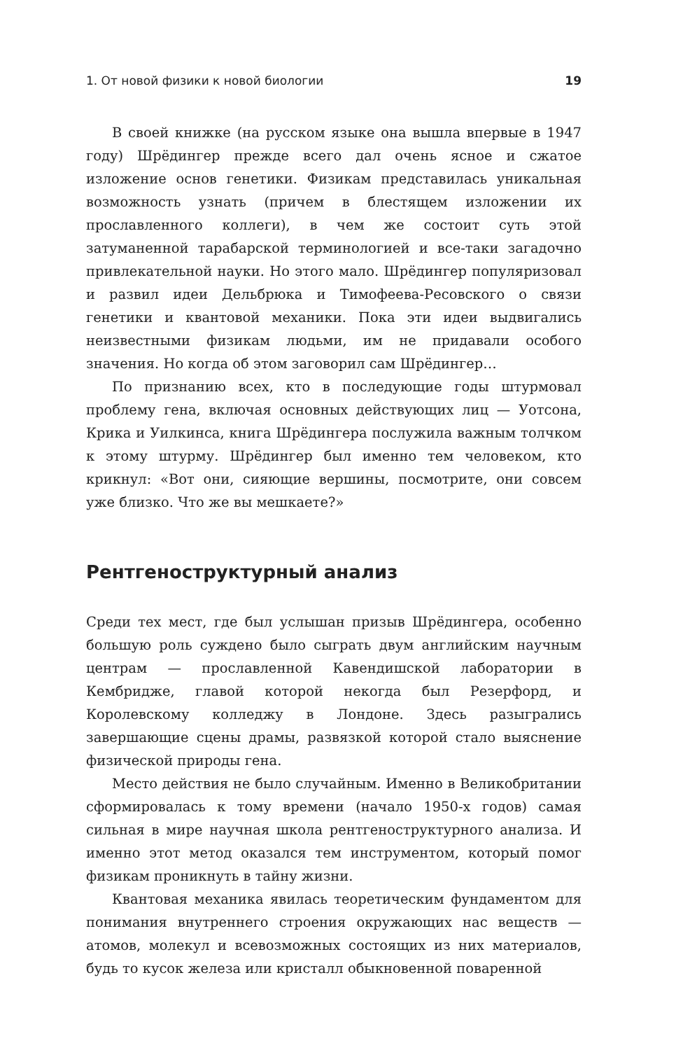1. От новой физики к новой биологии 19
В своей книжке (на русском языке она вышла впервые в 1947 году) Шрёдингер прежде всего дал очень ясное и сжатое изложение основ генетики. Физикам представилась уникальная возможность узнать (причем в блестящем изложении их прославленного коллеги), в чем же состоит суть этой затуманенной тарабарской терминологией и все-таки загадочно привлекательной науки. Но этого мало. Шрёдингер популяризовал и развил идеи Дельбрюка и Тимофеева-Ресовского о связи генетики и квантовой механики. Пока эти идеи выдвигались неизвестными физикам людьми, им не придавали особого значения. Но когда об этом заговорил сам Шрёдингер…
По признанию всех, кто в последующие годы штурмовал проблему гена, включая основных действующих лиц — Уотсона, Крика и Уилкинса, книга Шрёдингера послужила важным толчком к этому штурму. Шрёдингер был именно тем человеком, кто крикнул: «Вот они, сияющие вершины, посмотрите, они совсем уже близко. Что же вы мешкаете?»
Рентгеноструктурный анализ
Среди тех мест, где был услышан призыв Шрёдингера, особенно большую роль суждено было сыграть двум английским научным центрам — прославленной Кавендишской лаборатории в Кембридже, главой которой некогда был Резерфорд, и Королевскому колледжу в Лондоне. Здесь разыгрались завершающие сцены драмы, развязкой которой стало выяснение физической природы гена.
Место действия не было случайным. Именно в Великобритании сформировалась к тому времени (начало 1950-х годов) самая сильная в мире научная школа рентгеноструктурного анализа. И именно этот метод оказался тем инструментом, который помог физикам проникнуть в тайну жизни.
Квантовая механика явилась теоретическим фундаментом для понимания внутреннего строения окружающих нас веществ — атомов, молекул и всевозможных состоящих из них материалов, будь то кусок железа или кристалл обыкновенной поваренной